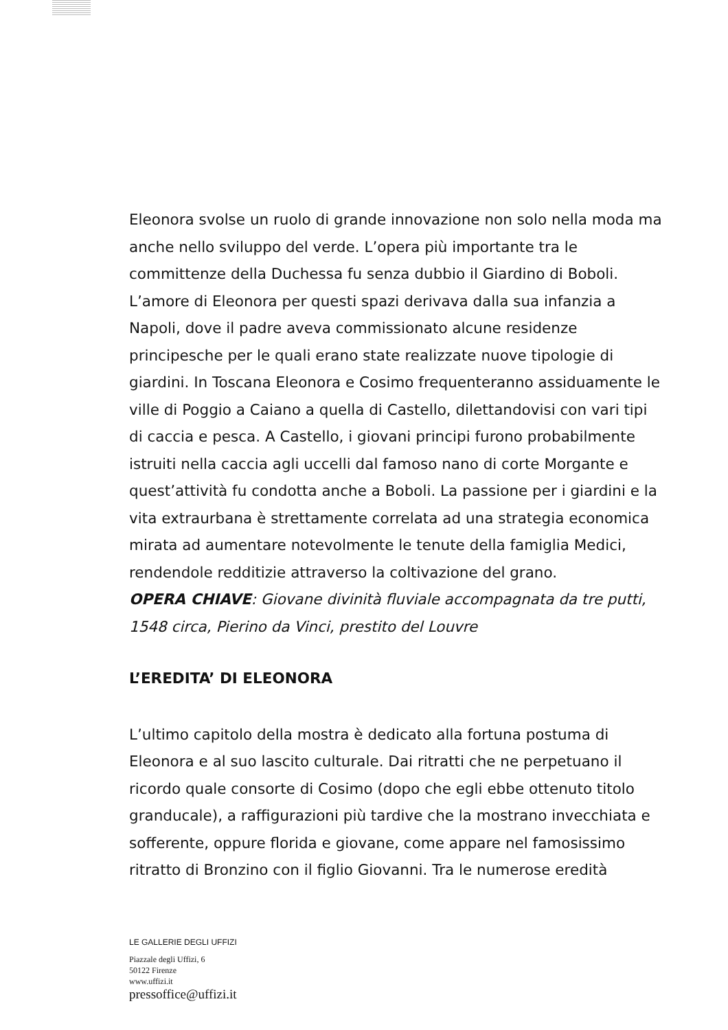Eleonora svolse un ruolo di grande innovazione non solo nella moda ma anche nello sviluppo del verde. L’opera più importante tra le committenze della Duchessa fu senza dubbio il Giardino di Boboli. L’amore di Eleonora per questi spazi derivava dalla sua infanzia a Napoli, dove il padre aveva commissionato alcune residenze principesche per le quali erano state realizzate nuove tipologie di giardini. In Toscana Eleonora e Cosimo frequenteranno assiduamente le ville di Poggio a Caiano a quella di Castello, dilettandovisi con vari tipi di caccia e pesca. A Castello, i giovani principi furono probabilmente istruiti nella caccia agli uccelli dal famoso nano di corte Morgante e quest’attività fu condotta anche a Boboli. La passione per i giardini e la vita extraurbana è strettamente correlata ad una strategia economica mirata ad aumentare notevolmente le tenute della famiglia Medici, rendendole redditizie attraverso la coltivazione del grano.
OPERA CHIAVE: Giovane divinità fluviale accompagnata da tre putti, 1548 circa, Pierino da Vinci, prestito del Louvre
L’EREDITA’ DI ELEONORA
L’ultimo capitolo della mostra è dedicato alla fortuna postuma di Eleonora e al suo lascito culturale. Dai ritratti che ne perpetuano il ricordo quale consorte di Cosimo (dopo che egli ebbe ottenuto titolo granducale), a raffigurazioni più tardive che la mostrano invecchiata e sofferente, oppure florida e giovane, come appare nel famosissimo ritratto di Bronzino con il figlio Giovanni. Tra le numerose eredità
LE GALLERIE DEGLI UFFIZI
Piazzale degli Uffizi, 6
50122 Firenze
www.uffizi.it
pressoffice@uffizi.it